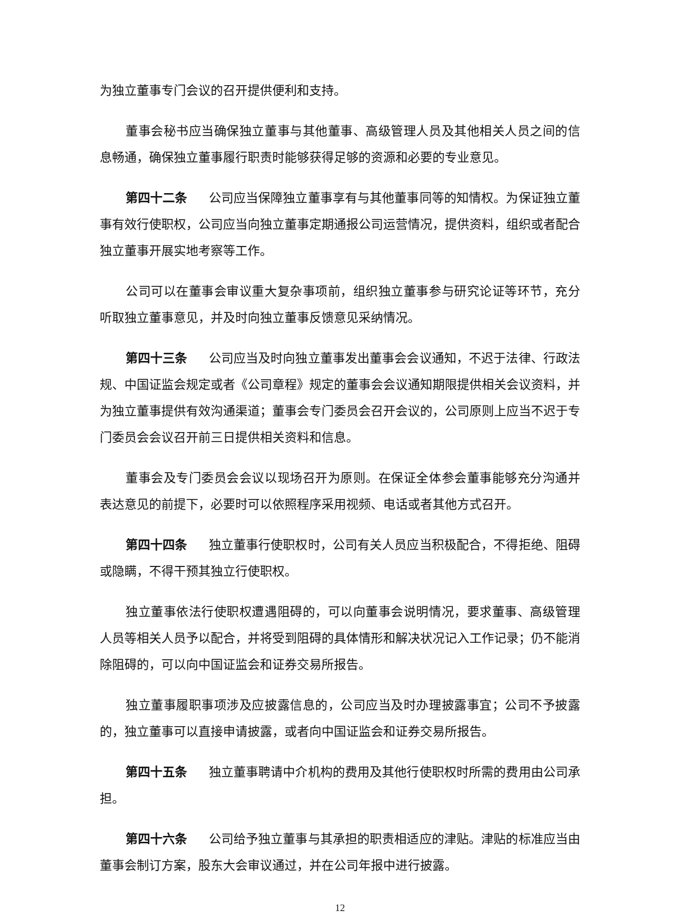为独立董事专门会议的召开提供便利和支持。
董事会秘书应当确保独立董事与其他董事、高级管理人员及其他相关人员之间的信息畅通，确保独立董事履行职责时能够获得足够的资源和必要的专业意见。
第四十二条 公司应当保障独立董事享有与其他董事同等的知情权。为保证独立董事有效行使职权，公司应当向独立董事定期通报公司运营情况，提供资料，组织或者配合独立董事开展实地考察等工作。
公司可以在董事会审议重大复杂事项前，组织独立董事参与研究论证等环节，充分听取独立董事意见，并及时向独立董事反馈意见采纳情况。
第四十三条 公司应当及时向独立董事发出董事会会议通知，不迟于法律、行政法规、中国证监会规定或者《公司章程》规定的董事会会议通知期限提供相关会议资料，并为独立董事提供有效沟通渠道；董事会专门委员会召开会议的，公司原则上应当不迟于专门委员会会议召开前三日提供相关资料和信息。
董事会及专门委员会会议以现场召开为原则。在保证全体参会董事能够充分沟通并表达意见的前提下，必要时可以依照程序采用视频、电话或者其他方式召开。
第四十四条 独立董事行使职权时，公司有关人员应当积极配合，不得拒绝、阻碍或隐瞒，不得干预其独立行使职权。
独立董事依法行使职权遭遇阻碍的，可以向董事会说明情况，要求董事、高级管理人员等相关人员予以配合，并将受到阻碍的具体情形和解决状况记入工作记录；仍不能消除阻碍的，可以向中国证监会和证券交易所报告。
独立董事履职事项涉及应披露信息的，公司应当及时办理披露事宜；公司不予披露的，独立董事可以直接申请披露，或者向中国证监会和证券交易所报告。
第四十五条 独立董事聘请中介机构的费用及其他行使职权时所需的费用由公司承担。
第四十六条 公司给予独立董事与其承担的职责相适应的津贴。津贴的标准应当由董事会制订方案，股东大会审议通过，并在公司年报中进行披露。
12